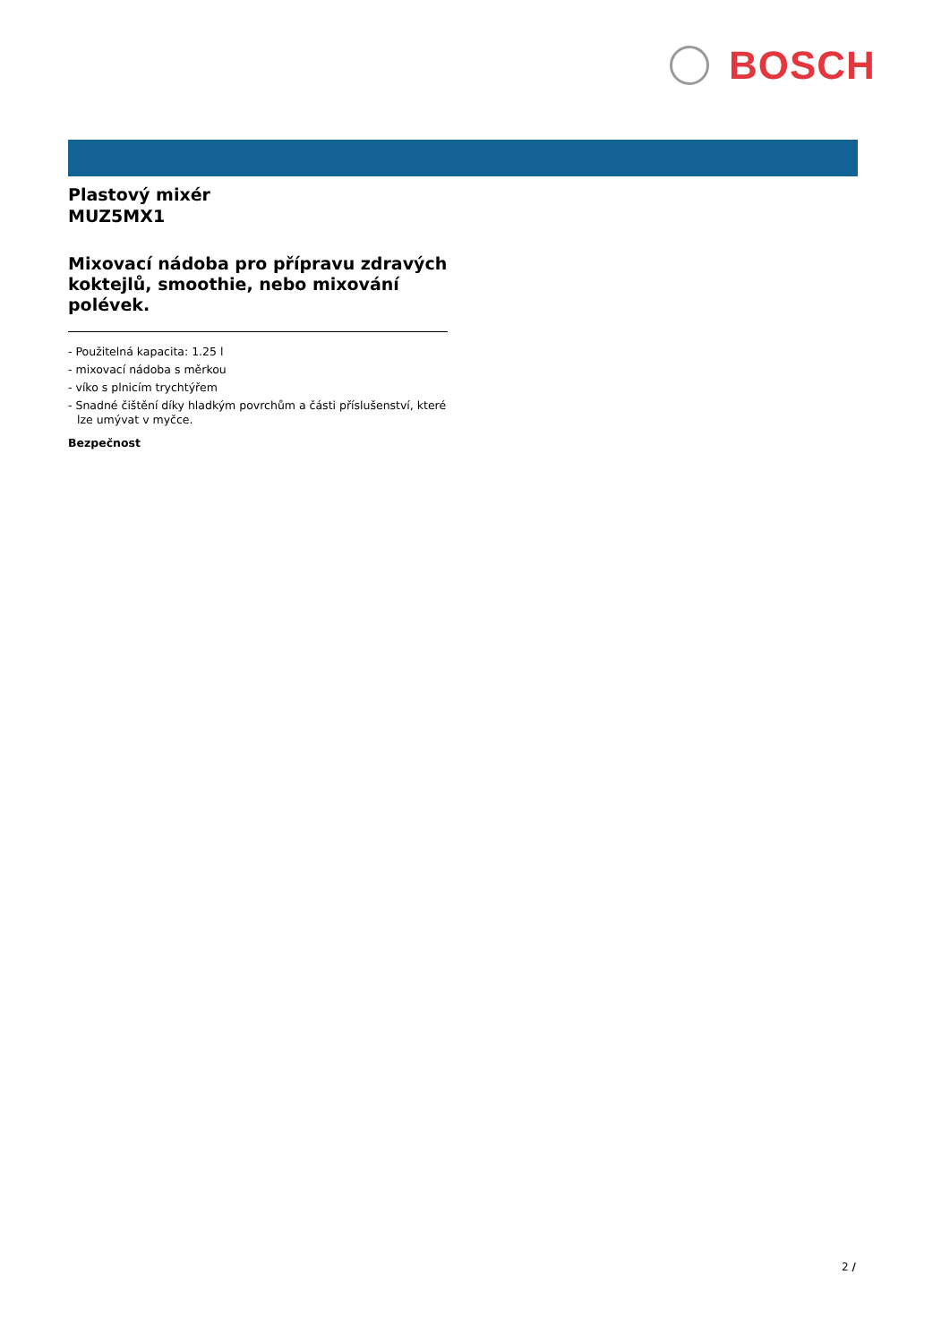BOSCH
Plastový mixér
MUZ5MX1
Mixovací nádoba pro přípravu zdravých koktejlů, smoothie, nebo mixování polévek.
- Použitelná kapacita: 1.25 l
- mixovací nádoba s měrkou
- víko s plnicím trychtýřem
- Snadné čištění díky hladkým povrchům a části příslušenství, které lze umývat v myčce.
Bezpečnost
2 /